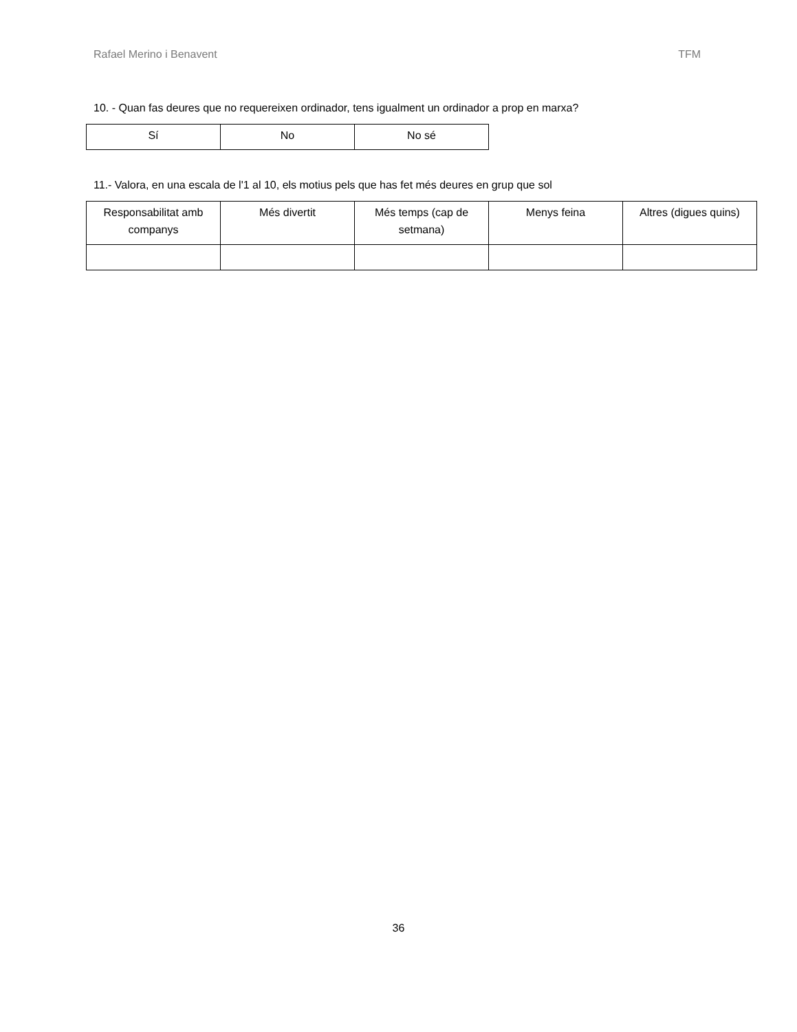Rafael Merino i Benavent TFM
10. - Quan fas deures que no requereixen ordinador, tens igualment un ordinador a prop en marxa?
| Sí | No | No sé |
11.- Valora, en una escala de l'1 al 10, els motius pels que has fet més deures en grup que sol
| Responsabilitat amb companys | Més divertit | Més temps (cap de setmana) | Menys feina | Altres (digues quins) |
36